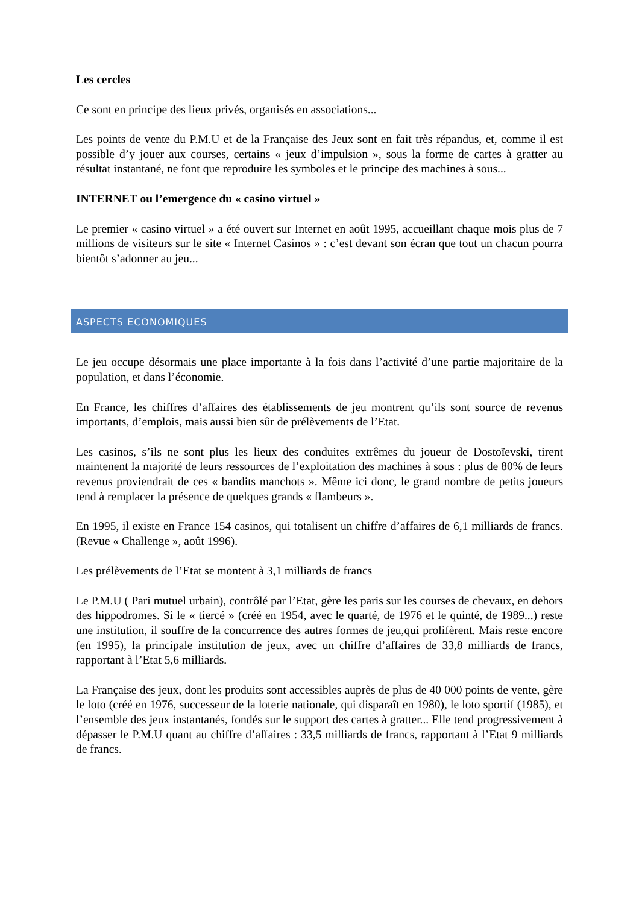Les cercles
Ce sont en principe des lieux privés, organisés en associations...
Les points de vente du P.M.U et de la Française des Jeux sont en fait très répandus, et, comme il est possible d’y jouer aux courses, certains « jeux d’impulsion », sous la forme de cartes à gratter au résultat instantané, ne font que reproduire les symboles et le principe des machines à sous...
INTERNET ou l’emergence du « casino virtuel »
Le premier « casino virtuel » a été ouvert sur Internet en août 1995, accueillant chaque mois plus de 7 millions de visiteurs sur le site « Internet Casinos » : c’est devant son écran que tout un chacun pourra bientôt s’adonner au jeu...
ASPECTS ECONOMIQUES
Le jeu occupe désormais une place importante à la fois dans l’activité d’une partie majoritaire de la population, et dans l’économie.
En France, les chiffres d’affaires des établissements de jeu montrent qu’ils sont source de revenus importants, d’emplois, mais aussi bien sûr de prélèvements de l’Etat.
Les casinos, s’ils ne sont plus les lieux des conduites extrêmes du joueur de Dostoïevski, tirent maintenent la majorité de leurs ressources de l’exploitation des machines à sous : plus de 80% de leurs revenus proviendrait de ces « bandits manchots ». Même ici donc, le grand nombre de petits joueurs tend à remplacer la présence de quelques grands « flambeurs ».
En 1995, il existe en France 154 casinos, qui totalisent un chiffre d’affaires de 6,1 milliards de francs. (Revue « Challenge », août 1996).
Les prélèvements de l’Etat se montent à 3,1 milliards de francs
Le P.M.U ( Pari mutuel urbain), contrôlé par l’Etat, gère les paris sur les courses de chevaux, en dehors des hippodromes. Si le « tiercé » (créé en 1954, avec le quarté, de 1976 et le quinté, de 1989...) reste une institution, il souffre de la concurrence des autres formes de jeu,qui prolifèrent. Mais reste encore (en 1995), la principale institution de jeux, avec un chiffre d’affaires de 33,8 milliards de francs, rapportant à l’Etat 5,6 milliards.
La Française des jeux, dont les produits sont accessibles auprès de plus de 40 000 points de vente, gère le loto (créé en 1976, successeur de la loterie nationale, qui disparaît en 1980), le loto sportif (1985), et l’ensemble des jeux instantanés, fondés sur le support des cartes à gratter... Elle tend progressivement à dépasser le P.M.U quant au chiffre d’affaires : 33,5 milliards de francs, rapportant à l’Etat 9 milliards de francs.